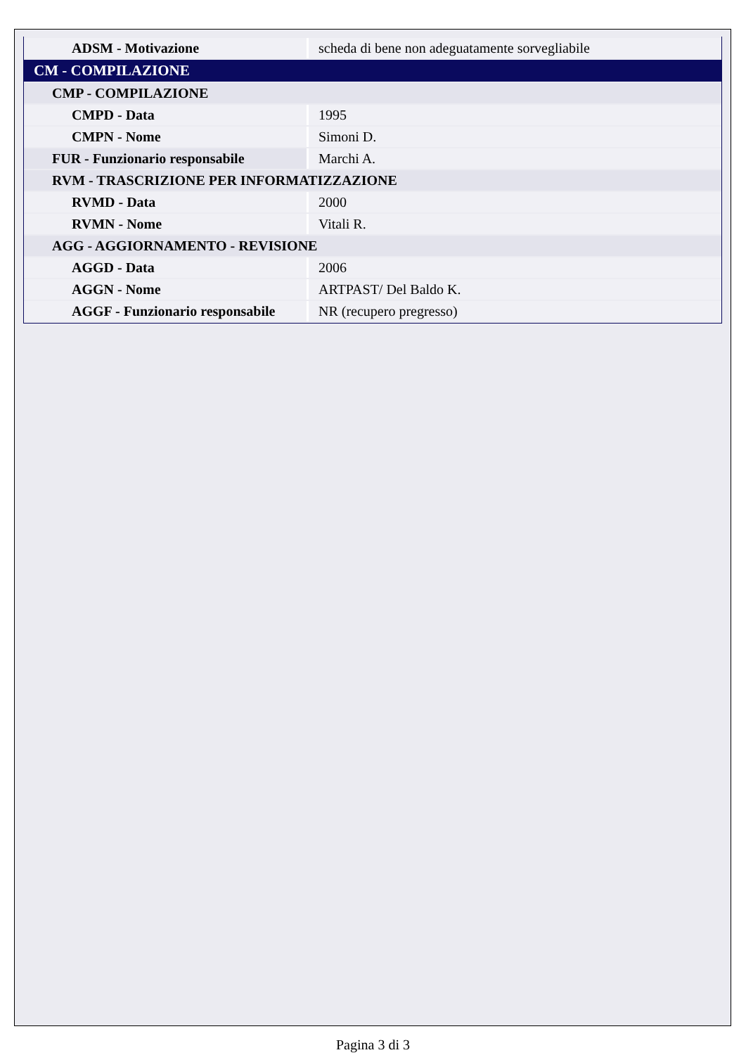| ADSM - Motivazione | scheda di bene non adeguatamente sorvegliabile |
| CM - COMPILAZIONE | |
| CMP - COMPILAZIONE | |
| CMPD - Data | 1995 |
| CMPN - Nome | Simoni D. |
| FUR - Funzionario responsabile | Marchi A. |
| RVM - TRASCRIZIONE PER INFORMATIZZAZIONE | |
| RVMD - Data | 2000 |
| RVMN - Nome | Vitali R. |
| AGG - AGGIORNAMENTO - REVISIONE | |
| AGGD - Data | 2006 |
| AGGN - Nome | ARTPAST/ Del Baldo K. |
| AGGF - Funzionario responsabile | NR (recupero pregresso) |
Pagina 3 di 3